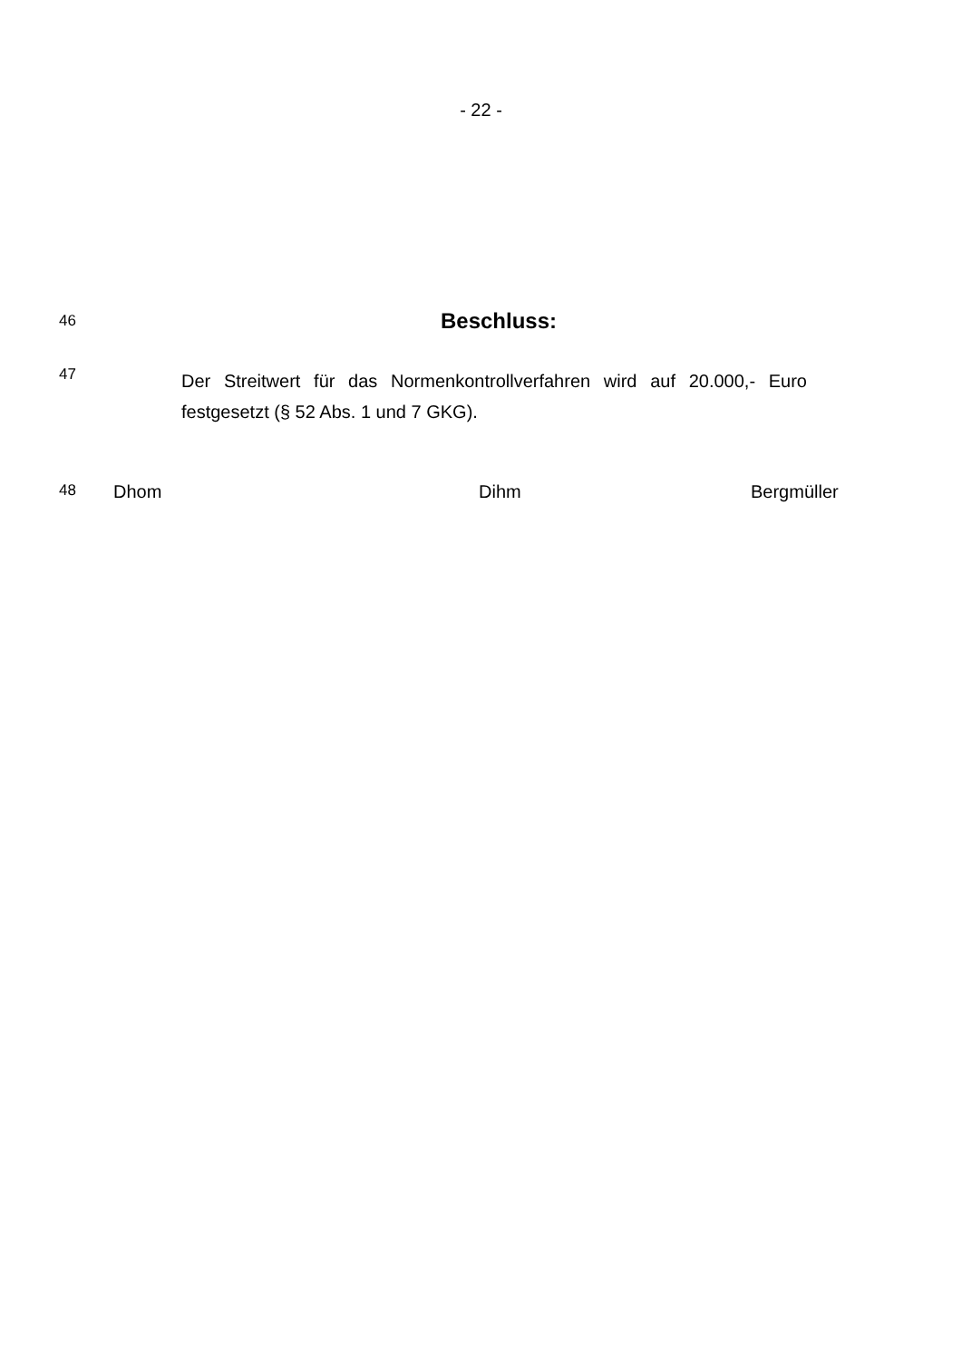- 22 -
46
Beschluss:
47
Der Streitwert für das Normenkontrollverfahren wird auf 20.000,- Euro festgesetzt (§ 52 Abs. 1 und 7 GKG).
48 Dhom Dihm Bergmüller